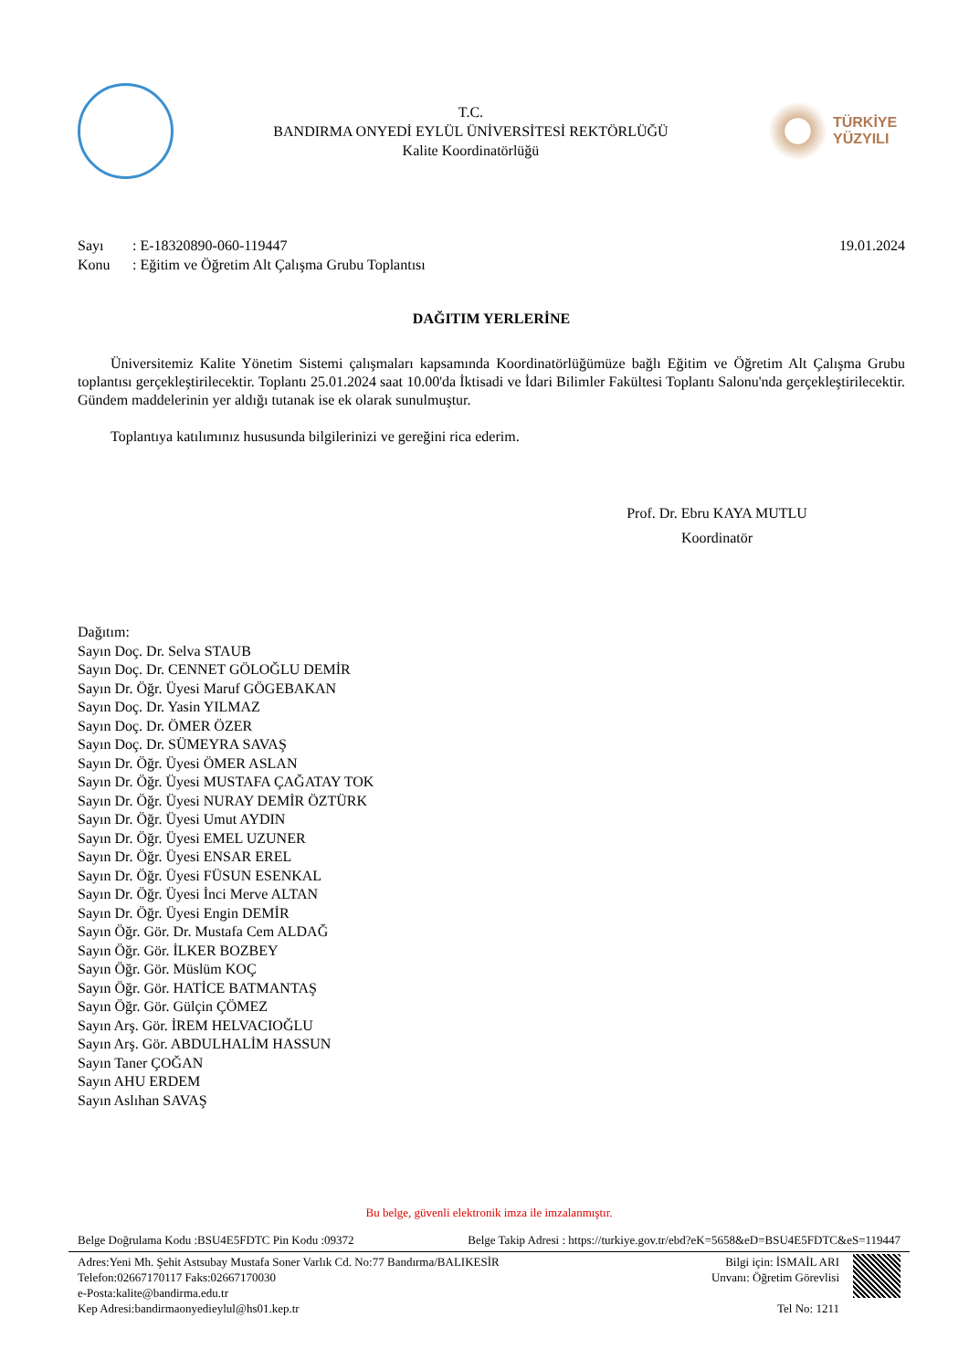T.C.
BANDIRMA ONYEDİ EYLÜL ÜNİVERSİTESİ REKTÖRLÜĞÜ
Kalite Koordinatörlüğü
TÜRKİYE
YÜZYILI
Sayı: E-18320890-060-119447
Konu: Eğitim ve Öğretim Alt Çalışma Grubu Toplantısı
19.01.2024
DAĞITIM YERLERİNE
Üniversitemiz Kalite Yönetim Sistemi çalışmaları kapsamında Koordinatörlüğümüze bağlı Eğitim ve Öğretim Alt Çalışma Grubu toplantısı gerçekleştirilecektir. Toplantı 25.01.2024 saat 10.00'da İktisadi ve İdari Bilimler Fakültesi Toplantı Salonu'nda gerçekleştirilecektir. Gündem maddelerinin yer aldığı tutanak ise ek olarak sunulmuştur.
Toplantıya katılımınız hususunda bilgilerinizi ve gereğini rica ederim.
Prof. Dr. Ebru KAYA MUTLU
Koordinatör
Dağıtım:
Sayın Doç. Dr. Selva STAUB
Sayın Doç. Dr. CENNET GÖLOĞLU DEMİR
Sayın Dr. Öğr. Üyesi Maruf GÖGEBAKAN
Sayın Doç. Dr. Yasin YILMAZ
Sayın Doç. Dr. ÖMER ÖZER
Sayın Doç. Dr. SÜMEYRA SAVAŞ
Sayın Dr. Öğr. Üyesi ÖMER ASLAN
Sayın Dr. Öğr. Üyesi MUSTAFA ÇAĞATAY TOK
Sayın Dr. Öğr. Üyesi NURAY DEMİR ÖZTÜRK
Sayın Dr. Öğr. Üyesi Umut AYDIN
Sayın Dr. Öğr. Üyesi EMEL UZUNER
Sayın Dr. Öğr. Üyesi ENSAR EREL
Sayın Dr. Öğr. Üyesi FÜSUN ESENKAL
Sayın Dr. Öğr. Üyesi İnci Merve ALTAN
Sayın Dr. Öğr. Üyesi Engin DEMİR
Sayın Öğr. Gör. Dr. Mustafa Cem ALDAĞ
Sayın Öğr. Gör. İLKER BOZBEY
Sayın Öğr. Gör. Müslüm KOÇ
Sayın Öğr. Gör. HATİCE BATMANTAŞ
Sayın Öğr. Gör. Gülçin ÇÖMEZ
Sayın Arş. Gör. İREM HELVACIOĞLU
Sayın Arş. Gör. ABDULHALİM HASSUN
Sayın Taner ÇOĞAN
Sayın AHU ERDEM
Sayın Aslıhan SAVAŞ
Bu belge, güvenli elektronik imza ile imzalanmıştır.
Belge Doğrulama Kodu :BSU4E5FDTC Pin Kodu :09372 Belge Takip Adresi : https://turkiye.gov.tr/ebd?eK=5658&eD=BSU4E5FDTC&eS=119447
Adres:Yeni Mh. Şehit Astsubay Mustafa Soner Varlık Cd. No:77 Bandırma/BALIKESİR
Telefon:02667170117 Faks:02667170030
e-Posta:kalite@bandirma.edu.tr
Kep Adresi:bandirmaonyedieylul@hs01.kep.tr
Bilgi için: İSMAİL ARI
Unvanı: Öğretim Görevlisi
Tel No: 1211